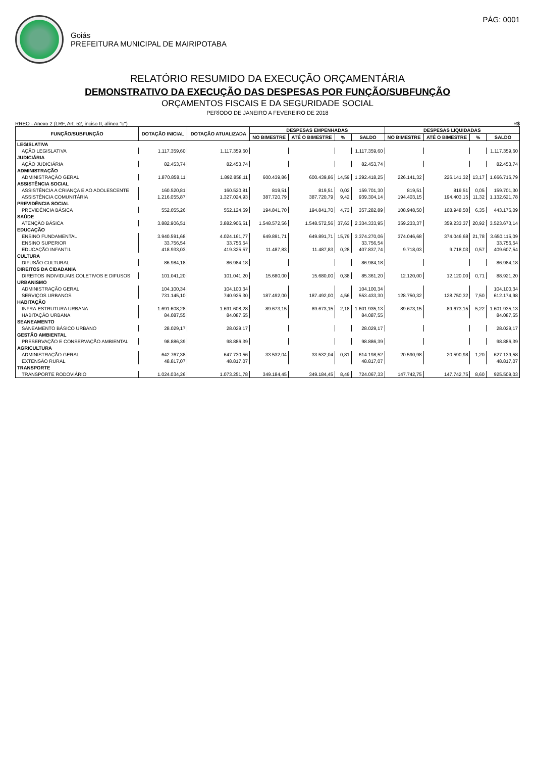Goiás
PREFEITURA MUNICIPAL DE MAIRIPOTABA
PÁG: 0001
RELATÓRIO RESUMIDO DA EXECUÇÃO ORÇAMENTÁRIA
DEMONSTRATIVO DA EXECUÇÃO DAS DESPESAS POR FUNÇÃO/SUBFUNÇÃO
ORÇAMENTOS FISCAIS E DA SEGURIDADE SOCIAL
PERÍODO DE JANEIRO A FEVEREIRO DE 2018
RREO - Anexo 2 (LRF, Art. 52, inciso II, alínea "c") R$
| FUNÇÃO/SUBFUNÇÃO | DOTAÇÃO INICIAL | DOTAÇÃO ATUALIZADA | DESPESAS EMPENHADAS | | | | DESPESAS LIQUIDADAS | | | |
| --- | --- | --- | --- | --- | --- | --- | --- | --- | --- | --- |
| | | | NO BIMESTRE | ATÉ O BIMESTRE | % | SALDO | NO BIMESTRE | ATÉ O BIMESTRE | % | SALDO |
| LEGISLATIVA | | | | | | | | | | |
| AÇÃO LEGISLATIVA | 1.117.359,60 | 1.117.359,60 | | | | 1.117.359,60 | | | | 1.117.359,60 |
| JUDICIÁRIA | | | | | | | | | | |
| AÇÃO JUDICIÁRIA | 82.453,74 | 82.453,74 | | | | 82.453,74 | | | | 82.453,74 |
| ADMINISTRAÇÃO | | | | | | | | | | |
| ADMINISTRAÇÃO GERAL | 1.870.858,11 | 1.892.858,11 | 600.439,86 | 600.439,86 | 14,59 | 1.292.418,25 | 226.141,32 | 226.141,32 | 13,17 | 1.666.716,79 |
| ASSISTÊNCIA SOCIAL | | | | | | | | | | |
| ASSISTÊNCIA A CRIANÇA E AO ADOLESCENTE | 160.520,81 | 160.520,81 | 819,51 | 819,51 | 0,02 | 159.701,30 | 819,51 | 819,51 | 0,05 | 159.701,30 |
| ASSISTÊNCIA COMUNITÁRIA | 1.216.055,87 | 1.327.024,93 | 387.720,79 | 387.720,79 | 9,42 | 939.304,14 | 194.403,15 | 194.403,15 | 11,32 | 1.132.621,78 |
| PREVIDÊNCIA SOCIAL | | | | | | | | | | |
| PREVIDÊNCIA BÁSICA | 552.055,26 | 552.124,59 | 194.841,70 | 194.841,70 | 4,73 | 357.282,89 | 108.948,50 | 108.948,50 | 6,35 | 443.176,09 |
| SAÚDE | | | | | | | | | | |
| ATENÇÃO BÁSICA | 3.882.906,51 | 3.882.906,51 | 1.548.572,56 | 1.548.572,56 | 37,63 | 2.334.333,95 | 359.233,37 | 359.233,37 | 20,92 | 3.523.673,14 |
| EDUCAÇÃO | | | | | | | | | | |
| ENSINO FUNDAMENTAL | 3.940.591,68 | 4.024.161,77 | 649.891,71 | 649.891,71 | 15,79 | 3.374.270,06 | 374.046,68 | 374.046,68 | 21,78 | 3.650.115,09 |
| ENSINO SUPERIOR | 33.756,54 | 33.756,54 | | | | 33.756,54 | | | | 33.756,54 |
| EDUCAÇÃO INFANTIL | 418.933,03 | 419.325,57 | 11.487,83 | 11.487,83 | 0,28 | 407.837,74 | 9.718,03 | 9.718,03 | 0,57 | 409.607,54 |
| CULTURA | | | | | | | | | | |
| DIFUSÃO CULTURAL | 86.984,18 | 86.984,18 | | | | 86.984,18 | | | | 86.984,18 |
| DIREITOS DA CIDADANIA | | | | | | | | | | |
| DIREITOS INDIVIDUAIS,COLETIVOS E DIFUSOS | 101.041,20 | 101.041,20 | 15.680,00 | 15.680,00 | 0,38 | 85.361,20 | 12.120,00 | 12.120,00 | 0,71 | 88.921,20 |
| URBANISMO | | | | | | | | | | |
| ADMINISTRAÇÃO GERAL | 104.100,34 | 104.100,34 | | | | 104.100,34 | | | | 104.100,34 |
| SERVIÇOS URBANOS | 731.145,10 | 740.925,30 | 187.492,00 | 187.492,00 | 4,56 | 553.433,30 | 128.750,32 | 128.750,32 | 7,50 | 612.174,98 |
| HABITAÇÃO | | | | | | | | | | |
| INFRA-ESTRUTURA URBANA | 1.691.608,28 | 1.691.608,28 | 89.673,15 | 89.673,15 | 2,18 | 1.601.935,13 | 89.673,15 | 89.673,15 | 5,22 | 1.601.935,13 |
| HABITAÇÃO URBANA | 84.087,55 | 84.087,55 | | | | 84.087,55 | | | | 84.087,55 |
| SEANEAMENTO | | | | | | | | | | |
| SANEAMENTO BÁSICO URBANO | 28.029,17 | 28.029,17 | | | | 28.029,17 | | | | 28.029,17 |
| GESTÃO AMBIENTAL | | | | | | | | | | |
| PRESERVAÇÃO E CONSERVAÇÃO AMBIENTAL | 98.886,39 | 98.886,39 | | | | 98.886,39 | | | | 98.886,39 |
| AGRICULTURA | | | | | | | | | | |
| ADMINISTRAÇÃO GERAL | 642.767,38 | 647.730,56 | 33.532,04 | 33.532,04 | 0,81 | 614.198,52 | 20.590,98 | 20.590,98 | 1,20 | 627.139,58 |
| EXTENSÃO RURAL | 48.817,07 | 48.817,07 | | | | 48.817,07 | | | | 48.817,07 |
| TRANSPORTE | | | | | | | | | | |
| TRANSPORTE RODOVIÁRIO | 1.024.034,26 | 1.073.251,78 | 349.184,45 | 349.184,45 | 8,49 | 724.067,33 | 147.742,75 | 147.742,75 | 8,60 | 925.509,03 |